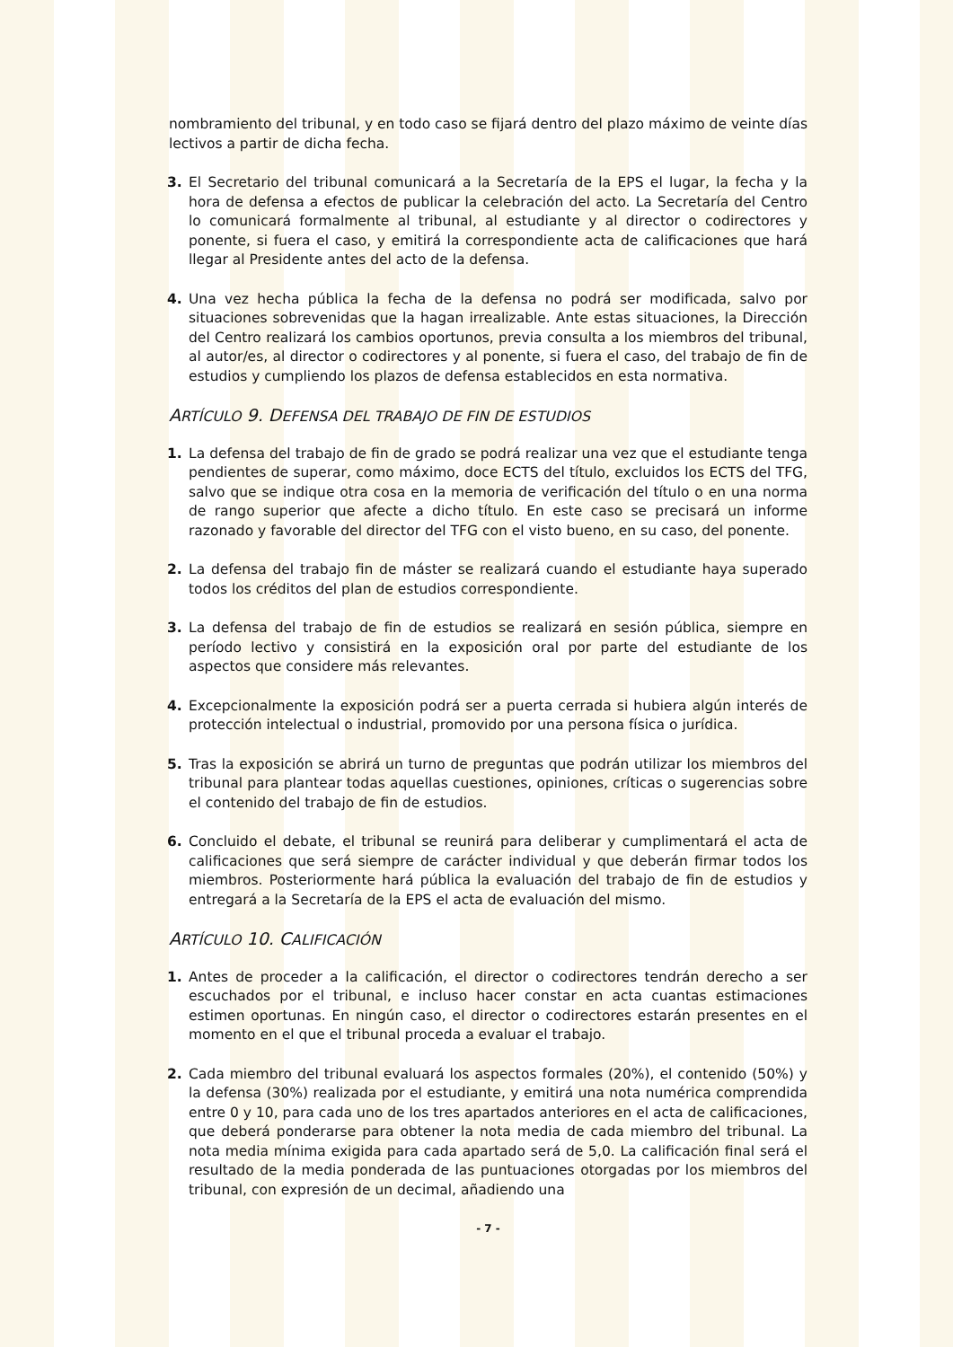nombramiento del tribunal, y en todo caso se fijará dentro del plazo máximo de veinte días lectivos a partir de dicha fecha.
3. El Secretario del tribunal comunicará a la Secretaría de la EPS el lugar, la fecha y la hora de defensa a efectos de publicar la celebración del acto. La Secretaría del Centro lo comunicará formalmente al tribunal, al estudiante y al director o codirectores y ponente, si fuera el caso, y emitirá la correspondiente acta de calificaciones que hará llegar al Presidente antes del acto de la defensa.
4. Una vez hecha pública la fecha de la defensa no podrá ser modificada, salvo por situaciones sobrevenidas que la hagan irrealizable. Ante estas situaciones, la Dirección del Centro realizará los cambios oportunos, previa consulta a los miembros del tribunal, al autor/es, al director o codirectores y al ponente, si fuera el caso, del trabajo de fin de estudios y cumpliendo los plazos de defensa establecidos en esta normativa.
ARTÍCULO 9. DEFENSA DEL TRABAJO DE FIN DE ESTUDIOS
1. La defensa del trabajo de fin de grado se podrá realizar una vez que el estudiante tenga pendientes de superar, como máximo, doce ECTS del título, excluidos los ECTS del TFG, salvo que se indique otra cosa en la memoria de verificación del título o en una norma de rango superior que afecte a dicho título. En este caso se precisará un informe razonado y favorable del director del TFG con el visto bueno, en su caso, del ponente.
2. La defensa del trabajo fin de máster se realizará cuando el estudiante haya superado todos los créditos del plan de estudios correspondiente.
3. La defensa del trabajo de fin de estudios se realizará en sesión pública, siempre en período lectivo y consistirá en la exposición oral por parte del estudiante de los aspectos que considere más relevantes.
4. Excepcionalmente la exposición podrá ser a puerta cerrada si hubiera algún interés de protección intelectual o industrial, promovido por una persona física o jurídica.
5. Tras la exposición se abrirá un turno de preguntas que podrán utilizar los miembros del tribunal para plantear todas aquellas cuestiones, opiniones, críticas o sugerencias sobre el contenido del trabajo de fin de estudios.
6. Concluido el debate, el tribunal se reunirá para deliberar y cumplimentará el acta de calificaciones que será siempre de carácter individual y que deberán firmar todos los miembros. Posteriormente hará pública la evaluación del trabajo de fin de estudios y entregará a la Secretaría de la EPS el acta de evaluación del mismo.
ARTÍCULO 10. CALIFICACIÓN
1. Antes de proceder a la calificación, el director o codirectores tendrán derecho a ser escuchados por el tribunal, e incluso hacer constar en acta cuantas estimaciones estimen oportunas. En ningún caso, el director o codirectores estarán presentes en el momento en el que el tribunal proceda a evaluar el trabajo.
2. Cada miembro del tribunal evaluará los aspectos formales (20%), el contenido (50%) y la defensa (30%) realizada por el estudiante, y emitirá una nota numérica comprendida entre 0 y 10, para cada uno de los tres apartados anteriores en el acta de calificaciones, que deberá ponderarse para obtener la nota media de cada miembro del tribunal. La nota media mínima exigida para cada apartado será de 5,0. La calificación final será el resultado de la media ponderada de las puntuaciones otorgadas por los miembros del tribunal, con expresión de un decimal, añadiendo una
- 7 -